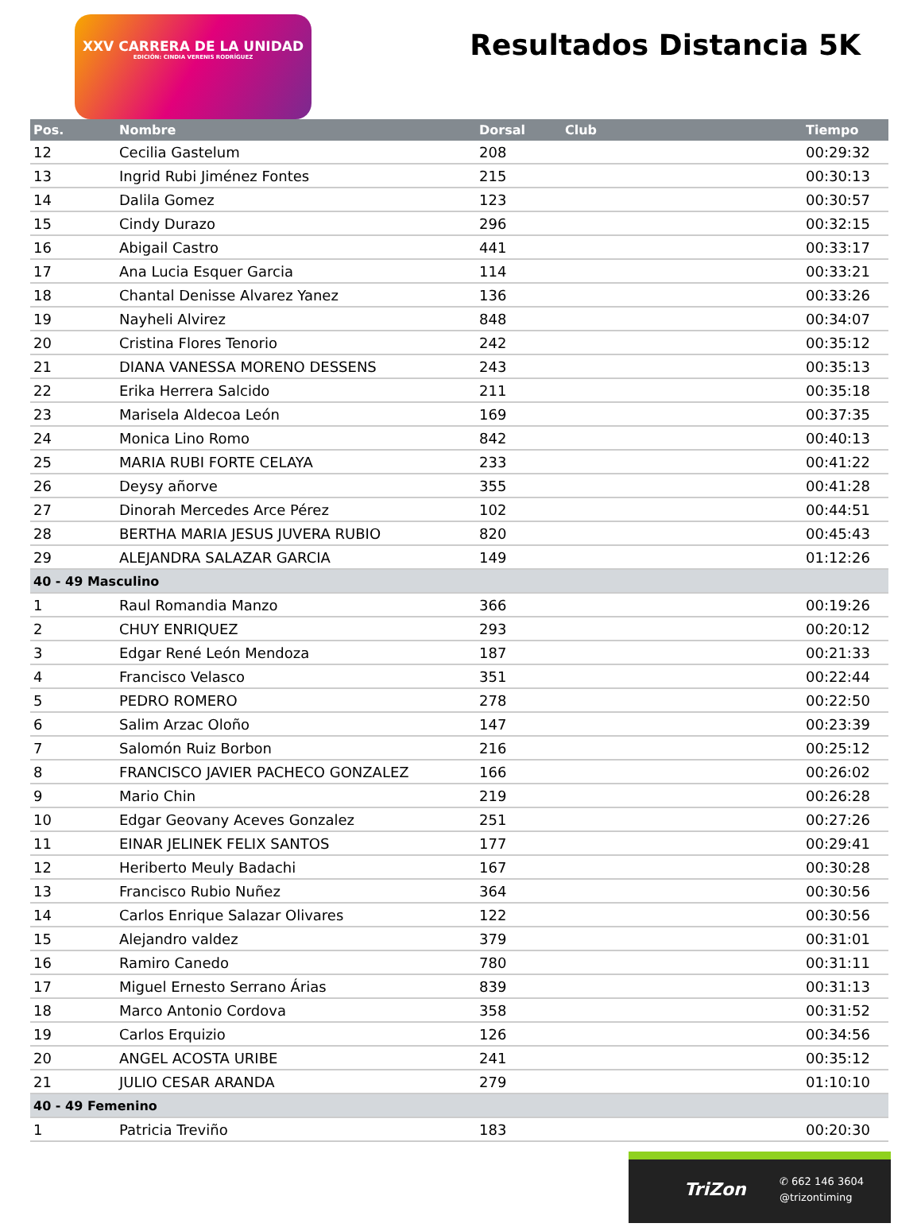XXV CARRERA DE LA UNIDAD
EDICIÓN: CINDIA VERENIS RODRÍGUEZ
Resultados Distancia 5K
| Pos. | Nombre | Dorsal | Club | Tiempo |
| --- | --- | --- | --- | --- |
| 12 | Cecilia Gastelum | 208 | | 00:29:32 |
| 13 | Ingrid Rubi Jiménez Fontes | 215 | | 00:30:13 |
| 14 | Dalila Gomez | 123 | | 00:30:57 |
| 15 | Cindy Durazo | 296 | | 00:32:15 |
| 16 | Abigail Castro | 441 | | 00:33:17 |
| 17 | Ana Lucia Esquer Garcia | 114 | | 00:33:21 |
| 18 | Chantal Denisse Alvarez Yanez | 136 | | 00:33:26 |
| 19 | Nayheli Alvirez | 848 | | 00:34:07 |
| 20 | Cristina Flores Tenorio | 242 | | 00:35:12 |
| 21 | DIANA VANESSA MORENO DESSENS | 243 | | 00:35:13 |
| 22 | Erika Herrera Salcido | 211 | | 00:35:18 |
| 23 | Marisela Aldecoa León | 169 | | 00:37:35 |
| 24 | Monica Lino Romo | 842 | | 00:40:13 |
| 25 | MARIA RUBI FORTE CELAYA | 233 | | 00:41:22 |
| 26 | Deysy añorve | 355 | | 00:41:28 |
| 27 | Dinorah Mercedes Arce Pérez | 102 | | 00:44:51 |
| 28 | BERTHA MARIA JESUS JUVERA RUBIO | 820 | | 00:45:43 |
| 29 | ALEJANDRA SALAZAR GARCIA | 149 | | 01:12:26 |
| 40 - 49 Masculino | | | | |
| 1 | Raul Romandia Manzo | 366 | | 00:19:26 |
| 2 | CHUY ENRIQUEZ | 293 | | 00:20:12 |
| 3 | Edgar René León Mendoza | 187 | | 00:21:33 |
| 4 | Francisco Velasco | 351 | | 00:22:44 |
| 5 | PEDRO ROMERO | 278 | | 00:22:50 |
| 6 | Salim Arzac Oloño | 147 | | 00:23:39 |
| 7 | Salomón Ruiz Borbon | 216 | | 00:25:12 |
| 8 | FRANCISCO JAVIER PACHECO GONZALEZ | 166 | | 00:26:02 |
| 9 | Mario Chin | 219 | | 00:26:28 |
| 10 | Edgar Geovany Aceves Gonzalez | 251 | | 00:27:26 |
| 11 | EINAR JELINEK FELIX SANTOS | 177 | | 00:29:41 |
| 12 | Heriberto Meuly Badachi | 167 | | 00:30:28 |
| 13 | Francisco Rubio Nuñez | 364 | | 00:30:56 |
| 14 | Carlos Enrique Salazar Olivares | 122 | | 00:30:56 |
| 15 | Alejandro valdez | 379 | | 00:31:01 |
| 16 | Ramiro Canedo | 780 | | 00:31:11 |
| 17 | Miguel Ernesto Serrano Árias | 839 | | 00:31:13 |
| 18 | Marco Antonio Cordova | 358 | | 00:31:52 |
| 19 | Carlos Erquizio | 126 | | 00:34:56 |
| 20 | ANGEL ACOSTA URIBE | 241 | | 00:35:12 |
| 21 | JULIO CESAR ARANDA | 279 | | 01:10:10 |
| 40 - 49 Femenino | | | | |
| 1 | Patricia Treviño | 183 | | 00:20:30 |
TriZon
✆ 662 146 3604
@trizontiming